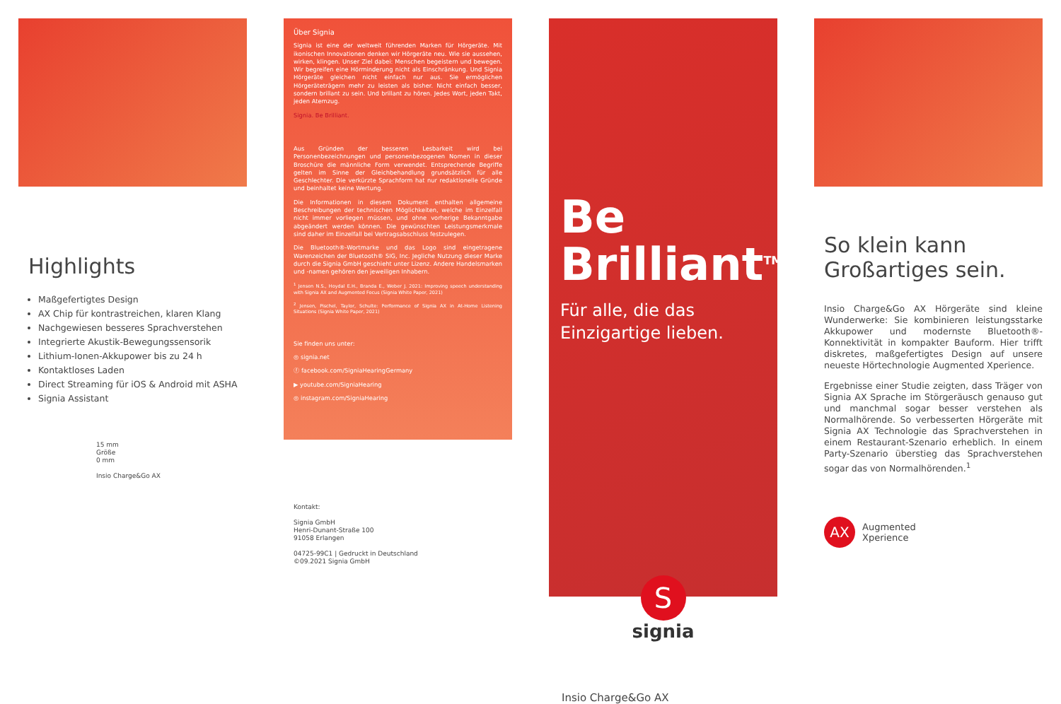Highlights
Maßgefertigtes Design
AX Chip für kontrastreichen, klaren Klang
Nachgewiesen besseres Sprachverstehen
Integrierte Akustik-Bewegungssensorik
Lithium-Ionen-Akkupower bis zu 24 h
Kontaktloses Laden
Direct Streaming für iOS & Android mit ASHA
Signia Assistant
15 mm
Größe
0 mm
Insio Charge&Go AX
Über Signia
Signia ist eine der weltweit führenden Marken für Hörgeräte. Mit ikonischen Innovationen denken wir Hörgeräte neu. Wie sie aussehen, wirken, klingen. Unser Ziel dabei: Menschen begeistern und bewegen. Wir begreifen eine Hörminderung nicht als Einschränkung. Und Signia Hörgeräte gleichen nicht einfach nur aus. Sie ermöglichen Hörgeräteträgern mehr zu leisten als bisher. Nicht einfach besser, sondern brillant zu sein. Und brillant zu hören. Jedes Wort, jeden Takt, jeden Atemzug.
Signia. Be Brilliant.
Aus Gründen der besseren Lesbarkeit wird bei Personenbezeichnungen und personenbezogenen Nomen in dieser Broschüre die männliche Form verwendet. Entsprechende Begriffe gelten im Sinne der Gleichbehandlung grundsätzlich für alle Geschlechter. Die verkürzte Sprachform hat nur redaktionelle Gründe und beinhaltet keine Wertung.
Die Informationen in diesem Dokument enthalten allgemeine Beschreibungen der technischen Möglichkeiten, welche im Einzelfall nicht immer vorliegen müssen, und ohne vorherige Bekanntgabe abgeändert werden können. Die gewünschten Leistungsmerkmale sind daher im Einzelfall bei Vertragsabschluss festzulegen.
Die Bluetooth®-Wortmarke und das Logo sind eingetragene Warenzeichen der Bluetooth® SIG, Inc. Jegliche Nutzung dieser Marke durch die Signia GmbH geschieht unter Lizenz. Andere Handelsmarken und -namen gehören den jeweiligen Inhabern.
<sup>1</sup> Jensen N.S., Hoydal E.H., Branda E., Weber J. 2021: Improving speech understanding with Signia AX and Augmented Focus (Signia White Paper, 2021)
<sup>2</sup> Jensen, Pischel, Taylor, Schulte: Performance of Signia AX in At-Home Listening Situations (Signia White Paper, 2021)
Sie finden uns unter:
◎ signia.net
ⓕ facebook.com/SigniaHearingGermany
▶ youtube.com/SigniaHearing
◎ instagram.com/SigniaHearing
Kontakt:
Signia GmbH
Henri-Dunant-Straße 100
91058 Erlangen
04725-99C1 | Gedruckt in Deutschland
©09.2021 Signia GmbH
Be
Brilliant<sup>TM</sup>
Für alle, die das Einzigartige lieben.
S
signia
Insio Charge&Go AX
So klein kann
Großartiges sein.
Insio Charge&Go AX Hörgeräte sind kleine Wunderwerke: Sie kombinieren leistungsstarke Akkupower und modernste Bluetooth®-Konnektivität in kompakter Bauform. Hier trifft diskretes, maßgefertigtes Design auf unsere neueste Hörtechnologie Augmented Xperience.
Ergebnisse einer Studie zeigten, dass Träger von Signia AX Sprache im Störgeräusch genauso gut und manchmal sogar besser verstehen als Normalhörende. So verbesserten Hörgeräte mit Signia AX Technologie das Sprachverstehen in einem Restaurant-Szenario erheblich. In einem Party-Szenario überstieg das Sprachverstehen sogar das von Normalhörenden.<sup>1</sup>
AX
Augmented
Xperience